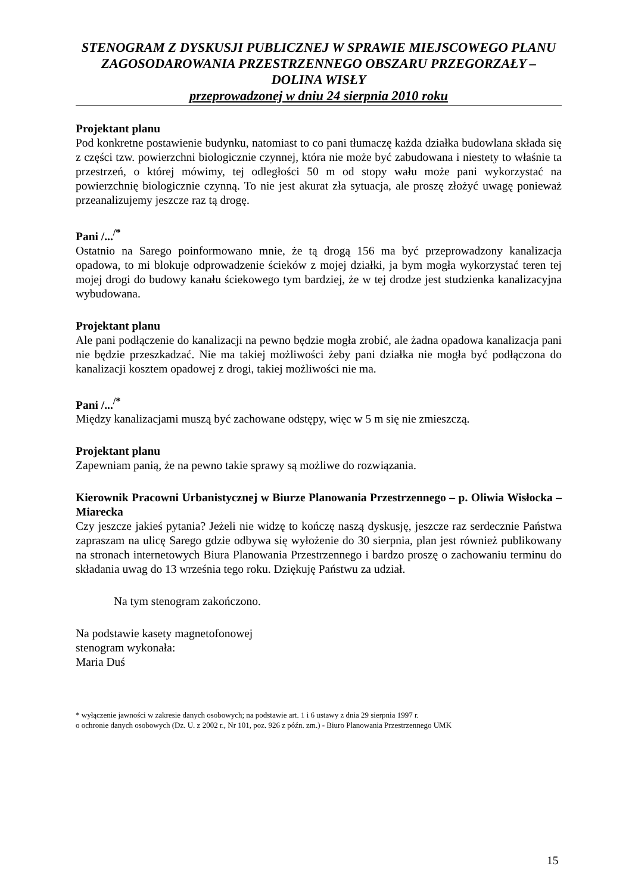STENOGRAM Z DYSKUSJI PUBLICZNEJ W SPRAWIE MIEJSCOWEGO PLANU ZAGOSODAROWANIA PRZESTRZENNEGO OBSZARU PRZEGORZAŁY – DOLINA WISŁY
przeprowadzonej w dniu 24 sierpnia 2010 roku
Projektant planu
Pod konkretne postawienie budynku, natomiast to co pani tłumaczę każda działka budowlana składa się z części tzw. powierzchni biologicznie czynnej, która nie może być zabudowana i niestety to właśnie ta przestrzeń, o której mówimy, tej odległości 50 m od stopy wału może pani wykorzystać na powierzchnię biologicznie czynną. To nie jest akurat zła sytuacja, ale proszę złożyć uwagę ponieważ przeanalizujemy jeszcze raz tą drogę.
Pani /...<sup>/*</sup>
Ostatnio na Sarego poinformowano mnie, że tą drogą 156 ma być przeprowadzony kanalizacja opadowa, to mi blokuje odprowadzenie ścieków z mojej działki, ja bym mogła wykorzystać teren tej mojej drogi do budowy kanału ściekowego tym bardziej, że w tej drodze jest studzienka kanalizacyjna wybudowana.
Projektant planu
Ale pani podłączenie do kanalizacji na pewno będzie mogła zrobić, ale żadna opadowa kanalizacja pani nie będzie przeszkadzać. Nie ma takiej możliwości żeby pani działka nie mogła być podłączona do kanalizacji kosztem opadowej z drogi, takiej możliwości nie ma.
Pani /...<sup>/*</sup>
Między kanalizacjami muszą być zachowane odstępy, więc w 5 m się nie zmieszczą.
Projektant planu
Zapewniam panią, że na pewno takie sprawy są możliwe do rozwiązania.
Kierownik Pracowni Urbanistycznej w Biurze Planowania Przestrzennego – p. Oliwia Wisłocka – Miarecka
Czy jeszcze jakieś pytania? Jeżeli nie widzę to kończę naszą dyskusję, jeszcze raz serdecznie Państwa zapraszam na ulicę Sarego gdzie odbywa się wyłożenie do 30 sierpnia, plan jest również publikowany na stronach internetowych Biura Planowania Przestrzennego i bardzo proszę o zachowaniu terminu do składania uwag do 13 września tego roku. Dziękuję Państwu za udział.
Na tym stenogram zakończono.
Na podstawie kasety magnetofonowej
stenogram wykonała:
Maria Duś
* wyłączenie jawności w zakresie danych osobowych; na podstawie art. 1 i 6 ustawy z dnia 29 sierpnia 1997 r.
o ochronie danych osobowych (Dz. U. z 2002 r., Nr 101, poz. 926 z późn. zm.) - Biuro Planowania Przestrzennego UMK
15